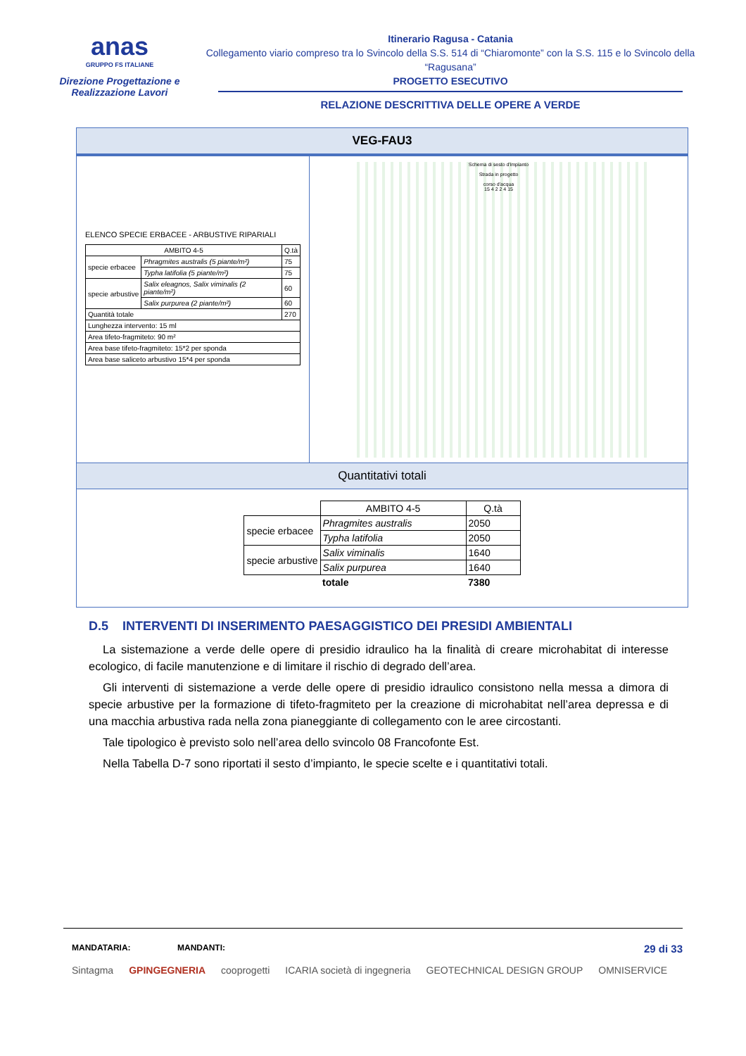anas
GRUPPO FS ITALIANE
Direzione Progettazione e
Realizzazione Lavori
Itinerario Ragusa - Catania
Collegamento viario compreso tra lo Svincolo della S.S. 514 di “Chiaromonte” con la S.S. 115 e lo Svincolo della “Ragusana”
PROGETTO ESECUTIVO
RELAZIONE DESCRITTIVA DELLE OPERE A VERDE
VEG-FAU3
ELENCO SPECIE ERBACEE - ARBUSTIVE RIPARIALI
| AMBITO 4-5 | | Q.tà |
| --- | --- | --- |
| specie erbacee | Phragmites australis (5 piante/m²) | 75 |
| | Typha latifolia (5 piante/m²) | 75 |
| specie arbustive | Salix eleagnos, Salix viminalis (2 piante/m²) | 60 |
| | Salix purpurea (2 piante/m²) | 60 |
| Quantità totale | | 270 |
| Lunghezza intervento: 15 ml | | |
| Area tifeto-fragmiteto: 90 m² | | |
| Area base tifeto-fragmiteto: 15*2 per sponda | | |
| Area base saliceto arbustivo 15*4 per sponda | | |
Schema di sesto d'impianto
Strada in progetto
corso d'acqua
15 4 2 2 4 15
Quantitativi totali
| | AMBITO 4-5 | Q.tà |
| --- | --- | --- |
| specie erbacee | Phragmites australis | 2050 |
| | Typha latifolia | 2050 |
| specie arbustive | Salix viminalis | 1640 |
| | Salix purpurea | 1640 |
| | totale | 7380 |
D.5 INTERVENTI DI INSERIMENTO PAESAGGISTICO DEI PRESIDI AMBIENTALI
La sistemazione a verde delle opere di presidio idraulico ha la finalità di creare microhabitat di interesse ecologico, di facile manutenzione e di limitare il rischio di degrado dell’area.
Gli interventi di sistemazione a verde delle opere di presidio idraulico consistono nella messa a dimora di specie arbustive per la formazione di tifeto-fragmiteto per la creazione di microhabitat nell’area depressa e di una macchia arbustiva rada nella zona pianeggiante di collegamento con le aree circostanti.
Tale tipologico è previsto solo nell’area dello svincolo 08 Francofonte Est.
Nella Tabella D-7 sono riportati il sesto d’impianto, le specie scelte e i quantitativi totali.
MANDATARIA: MANDANTI: 29 di 33
Sintagma GPINGEGNERIA cooprogetti ICARIA società di ingegneria GEOTECHNICAL DESIGN GROUP OMNISERVICE